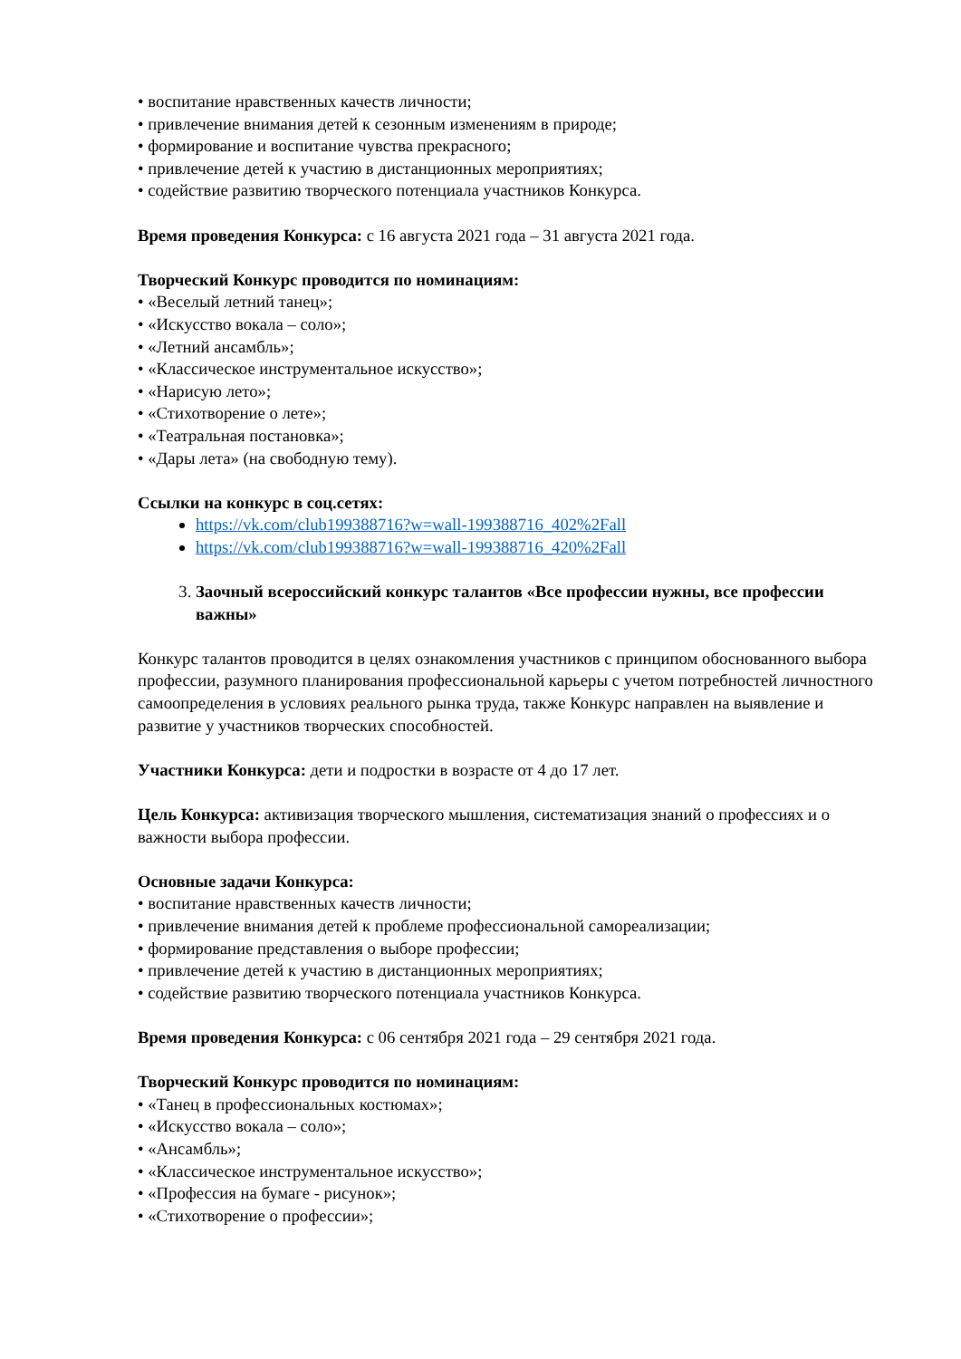• воспитание нравственных качеств личности;
• привлечение внимания детей к сезонным изменениям в природе;
• формирование и воспитание чувства прекрасного;
• привлечение детей к участию в дистанционных мероприятиях;
• содействие развитию творческого потенциала участников Конкурса.
Время проведения Конкурса: с 16 августа 2021 года – 31 августа 2021 года.
Творческий Конкурс проводится по номинациям:
• «Веселый летний танец»;
• «Искусство вокала – соло»;
• «Летний ансамбль»;
• «Классическое инструментальное искусство»;
• «Нарисую лето»;
• «Стихотворение о лете»;
• «Театральная постановка»;
• «Дары лета» (на свободную тему).
Ссылки на конкурс в соц.сетях:
https://vk.com/club199388716?w=wall-199388716_402%2Fall
https://vk.com/club199388716?w=wall-199388716_420%2Fall
3. Заочный всероссийский конкурс талантов «Все профессии нужны, все профессии важны»
Конкурс талантов проводится в целях ознакомления участников с принципом обоснованного выбора профессии, разумного планирования профессиональной карьеры с учетом потребностей личностного самоопределения в условиях реального рынка труда, также Конкурс направлен на выявление и развитие у участников творческих способностей.
Участники Конкурса: дети и подростки в возрасте от 4 до 17 лет.
Цель Конкурса: активизация творческого мышления, систематизация знаний о профессиях и о важности выбора профессии.
Основные задачи Конкурса:
• воспитание нравственных качеств личности;
• привлечение внимания детей к проблеме профессиональной самореализации;
• формирование представления о выборе профессии;
• привлечение детей к участию в дистанционных мероприятиях;
• содействие развитию творческого потенциала участников Конкурса.
Время проведения Конкурса: с 06 сентября 2021 года – 29 сентября 2021 года.
Творческий Конкурс проводится по номинациям:
• «Танец в профессиональных костюмах»;
• «Искусство вокала – соло»;
• «Ансамбль»;
• «Классическое инструментальное искусство»;
• «Профессия на бумаге - рисунок»;
• «Стихотворение о профессии»;